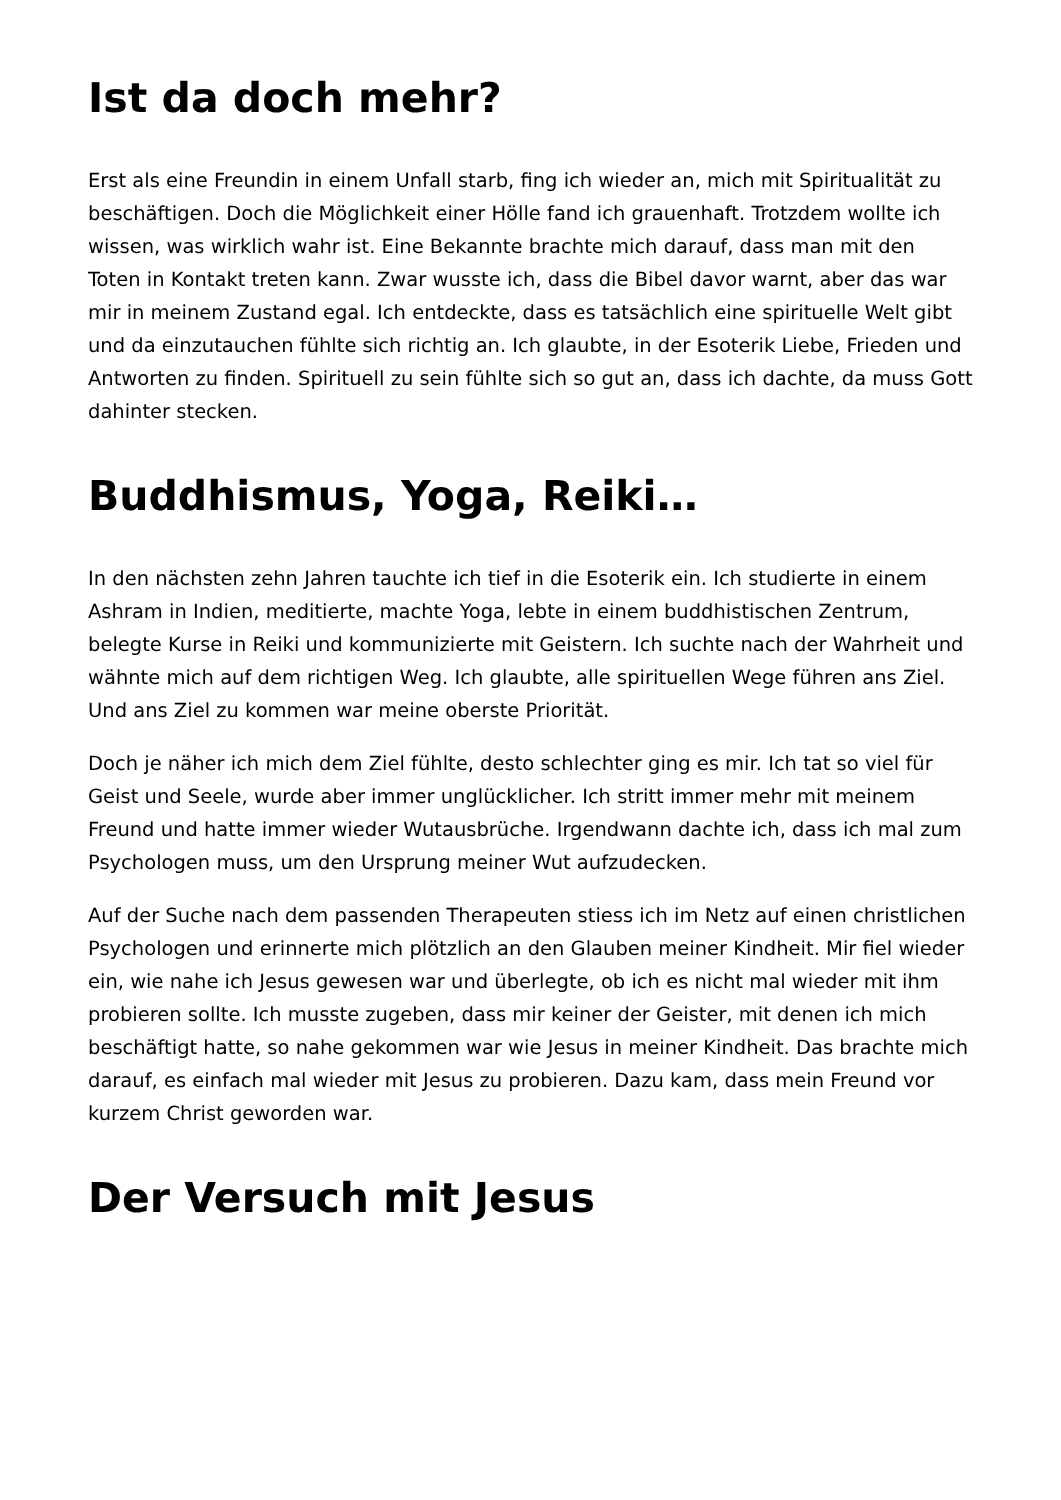Ist da doch mehr?
Erst als eine Freundin in einem Unfall starb, fing ich wieder an, mich mit Spiritualität zu beschäftigen. Doch die Möglichkeit einer Hölle fand ich grauenhaft. Trotzdem wollte ich wissen, was wirklich wahr ist. Eine Bekannte brachte mich darauf, dass man mit den Toten in Kontakt treten kann. Zwar wusste ich, dass die Bibel davor warnt, aber das war mir in meinem Zustand egal. Ich entdeckte, dass es tatsächlich eine spirituelle Welt gibt und da einzutauchen fühlte sich richtig an. Ich glaubte, in der Esoterik Liebe, Frieden und Antworten zu finden. Spirituell zu sein fühlte sich so gut an, dass ich dachte, da muss Gott dahinter stecken.
Buddhismus, Yoga, Reiki…
In den nächsten zehn Jahren tauchte ich tief in die Esoterik ein. Ich studierte in einem Ashram in Indien, meditierte, machte Yoga, lebte in einem buddhistischen Zentrum, belegte Kurse in Reiki und kommunizierte mit Geistern. Ich suchte nach der Wahrheit und wähnte mich auf dem richtigen Weg. Ich glaubte, alle spirituellen Wege führen ans Ziel. Und ans Ziel zu kommen war meine oberste Priorität.
Doch je näher ich mich dem Ziel fühlte, desto schlechter ging es mir. Ich tat so viel für Geist und Seele, wurde aber immer unglücklicher. Ich stritt immer mehr mit meinem Freund und hatte immer wieder Wutausbrüche. Irgendwann dachte ich, dass ich mal zum Psychologen muss, um den Ursprung meiner Wut aufzudecken.
Auf der Suche nach dem passenden Therapeuten stiess ich im Netz auf einen christlichen Psychologen und erinnerte mich plötzlich an den Glauben meiner Kindheit. Mir fiel wieder ein, wie nahe ich Jesus gewesen war und überlegte, ob ich es nicht mal wieder mit ihm probieren sollte. Ich musste zugeben, dass mir keiner der Geister, mit denen ich mich beschäftigt hatte, so nahe gekommen war wie Jesus in meiner Kindheit. Das brachte mich darauf, es einfach mal wieder mit Jesus zu probieren. Dazu kam, dass mein Freund vor kurzem Christ geworden war.
Der Versuch mit Jesus